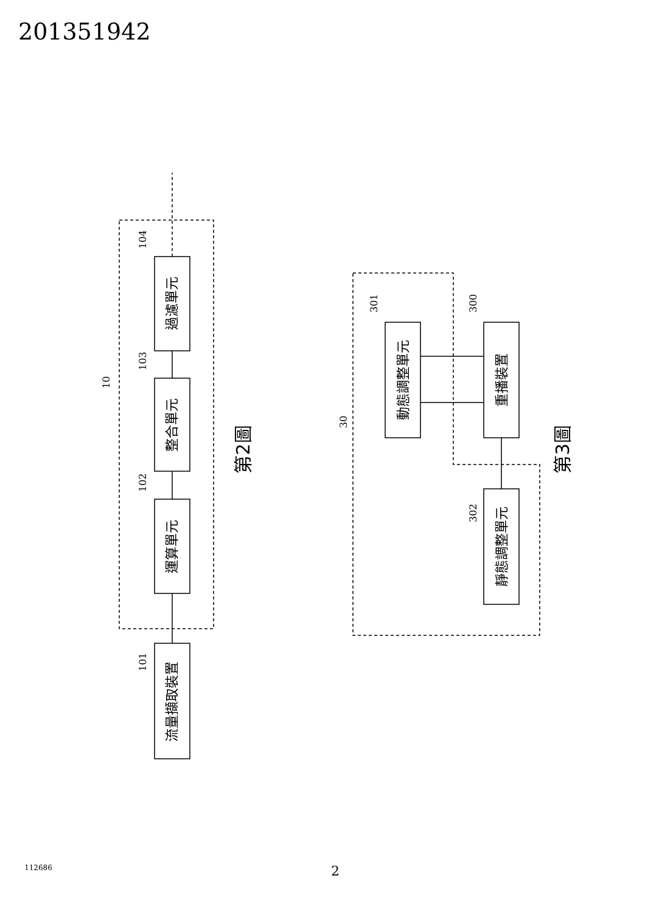201351942
流量擷取裝置
運算單元
整合單元
過濾單元
動態調整單元
重播裝置
靜態調整單元
第2圖
第3圖
101
102
103
104
10
301
300
302
30
112686 2